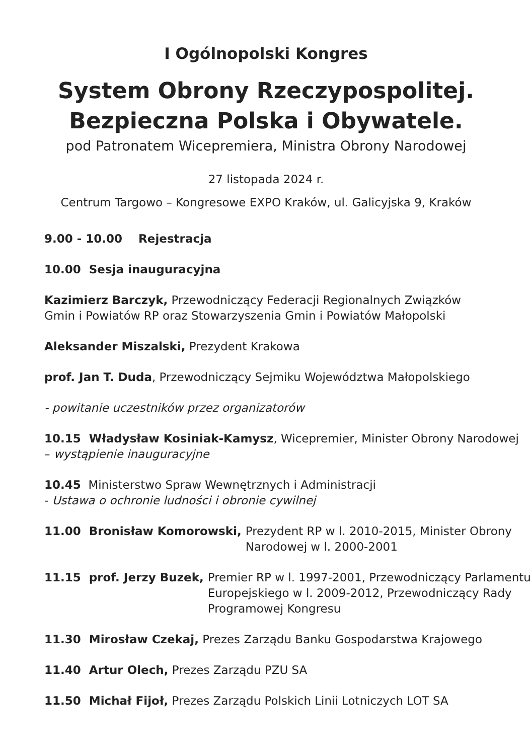I Ogólnopolski Kongres
System Obrony Rzeczypospolitej.
Bezpieczna Polska i Obywatele.
pod Patronatem Wicepremiera, Ministra Obrony Narodowej
27 listopada 2024 r.
Centrum Targowo – Kongresowe EXPO Kraków, ul. Galicyjska 9, Kraków
9.00 - 10.00 Rejestracja
10.00 Sesja inauguracyjna
Kazimierz Barczyk, Przewodniczący Federacji Regionalnych Związków
Gmin i Powiatów RP oraz Stowarzyszenia Gmin i Powiatów Małopolski
Aleksander Miszalski, Prezydent Krakowa
prof. Jan T. Duda, Przewodniczący Sejmiku Województwa Małopolskiego
- powitanie uczestników przez organizatorów
10.15 Władysław Kosiniak-Kamysz, Wicepremier, Minister Obrony Narodowej
– wystąpienie inauguracyjne
10.45 Ministerstwo Spraw Wewnętrznych i Administracji
- Ustawa o ochronie ludności i obronie cywilnej
11.00 Bronisław Komorowski, Prezydent RP w l. 2010-2015, Minister Obrony Narodowej w l. 2000-2001
11.15 prof. Jerzy Buzek, Premier RP w l. 1997-2001, Przewodniczący Parlamentu Europejskiego w l. 2009-2012, Przewodniczący Rady Programowej Kongresu
11.30 Mirosław Czekaj, Prezes Zarządu Banku Gospodarstwa Krajowego
11.40 Artur Olech, Prezes Zarządu PZU SA
11.50 Michał Fijoł, Prezes Zarządu Polskich Linii Lotniczych LOT SA